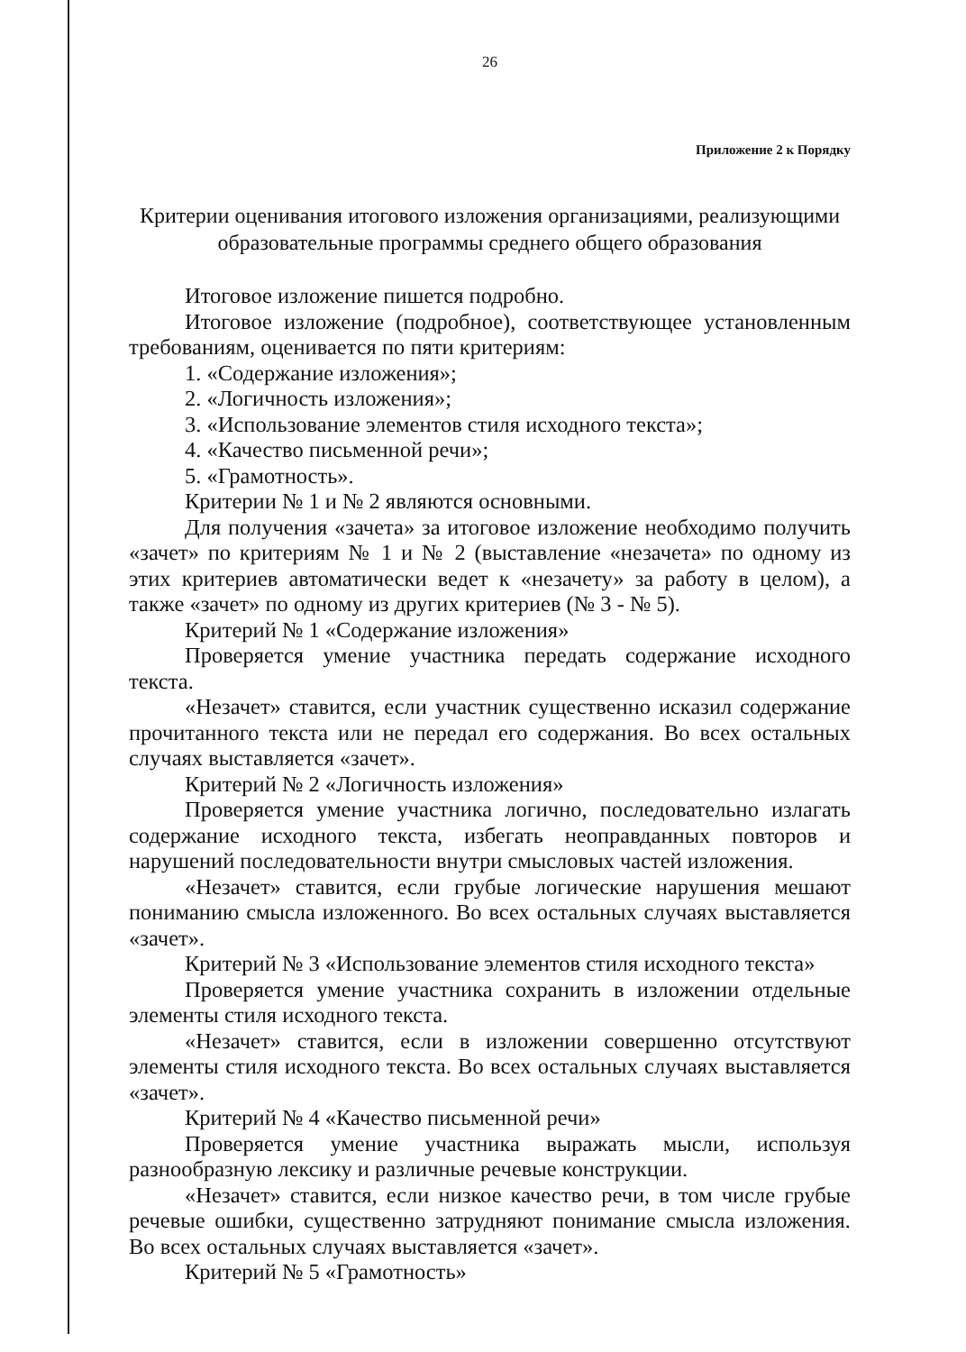26
Приложение 2 к Порядку
Критерии оценивания итогового изложения организациями, реализующими образовательные программы среднего общего образования
Итоговое изложение пишется подробно.
Итоговое изложение (подробное), соответствующее установленным требованиям, оценивается по пяти критериям:
1. «Содержание изложения»;
2. «Логичность изложения»;
3. «Использование элементов стиля исходного текста»;
4. «Качество письменной речи»;
5. «Грамотность».
Критерии № 1 и № 2 являются основными.
Для получения «зачета» за итоговое изложение необходимо получить «зачет» по критериям № 1 и № 2 (выставление «незачета» по одному из этих критериев автоматически ведет к «незачету» за работу в целом), а также «зачет» по одному из других критериев (№ 3 - № 5).
Критерий № 1 «Содержание изложения»
Проверяется умение участника передать содержание исходного текста.
«Незачет» ставится, если участник существенно исказил содержание прочитанного текста или не передал его содержания. Во всех остальных случаях выставляется «зачет».
Критерий № 2 «Логичность изложения»
Проверяется умение участника логично, последовательно излагать содержание исходного текста, избегать неоправданных повторов и нарушений последовательности внутри смысловых частей изложения.
«Незачет» ставится, если грубые логические нарушения мешают пониманию смысла изложенного. Во всех остальных случаях выставляется «зачет».
Критерий № 3 «Использование элементов стиля исходного текста»
Проверяется умение участника сохранить в изложении отдельные элементы стиля исходного текста.
«Незачет» ставится, если в изложении совершенно отсутствуют элементы стиля исходного текста. Во всех остальных случаях выставляется «зачет».
Критерий № 4 «Качество письменной речи»
Проверяется умение участника выражать мысли, используя разнообразную лексику и различные речевые конструкции.
«Незачет» ставится, если низкое качество речи, в том числе грубые речевые ошибки, существенно затрудняют понимание смысла изложения. Во всех остальных случаях выставляется «зачет».
Критерий № 5 «Грамотность»